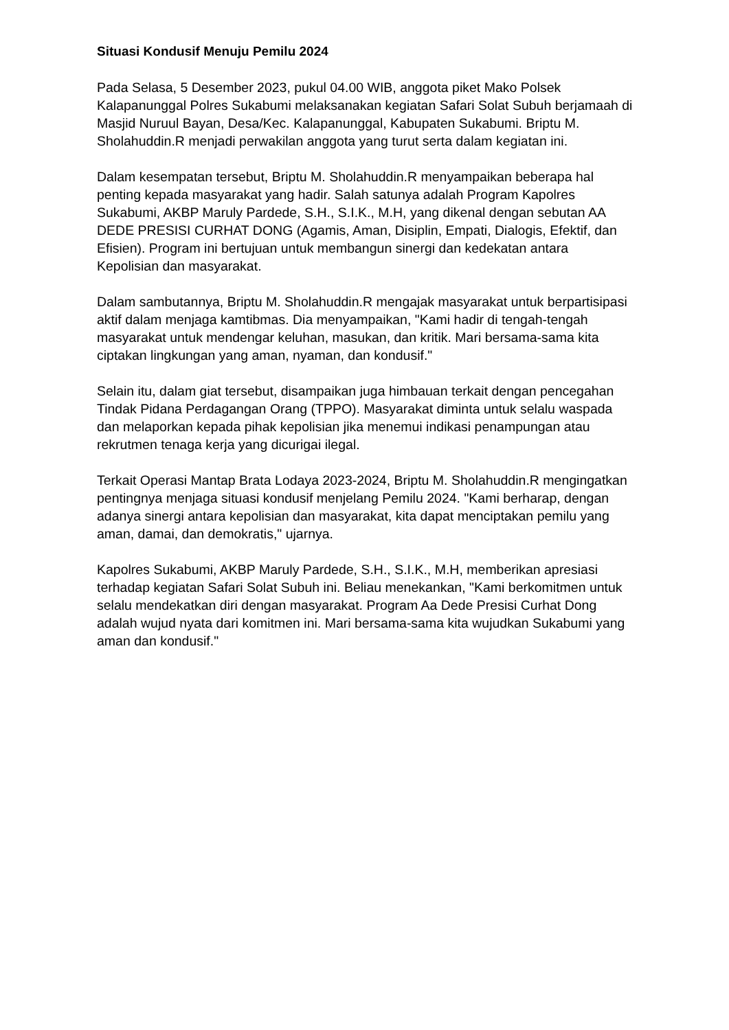Situasi Kondusif Menuju Pemilu 2024
Pada Selasa, 5 Desember 2023, pukul 04.00 WIB, anggota piket Mako Polsek Kalapanunggal Polres Sukabumi melaksanakan kegiatan Safari Solat Subuh berjamaah di Masjid Nuruul Bayan, Desa/Kec. Kalapanunggal, Kabupaten Sukabumi. Briptu M. Sholahuddin.R menjadi perwakilan anggota yang turut serta dalam kegiatan ini.
Dalam kesempatan tersebut, Briptu M. Sholahuddin.R menyampaikan beberapa hal penting kepada masyarakat yang hadir. Salah satunya adalah Program Kapolres Sukabumi, AKBP Maruly Pardede, S.H., S.I.K., M.H, yang dikenal dengan sebutan AA DEDE PRESISI CURHAT DONG (Agamis, Aman, Disiplin, Empati, Dialogis, Efektif, dan Efisien). Program ini bertujuan untuk membangun sinergi dan kedekatan antara Kepolisian dan masyarakat.
Dalam sambutannya, Briptu M. Sholahuddin.R mengajak masyarakat untuk berpartisipasi aktif dalam menjaga kamtibmas. Dia menyampaikan, "Kami hadir di tengah-tengah masyarakat untuk mendengar keluhan, masukan, dan kritik. Mari bersama-sama kita ciptakan lingkungan yang aman, nyaman, dan kondusif."
Selain itu, dalam giat tersebut, disampaikan juga himbauan terkait dengan pencegahan Tindak Pidana Perdagangan Orang (TPPO). Masyarakat diminta untuk selalu waspada dan melaporkan kepada pihak kepolisian jika menemui indikasi penampungan atau rekrutmen tenaga kerja yang dicurigai ilegal.
Terkait Operasi Mantap Brata Lodaya 2023-2024, Briptu M. Sholahuddin.R mengingatkan pentingnya menjaga situasi kondusif menjelang Pemilu 2024. "Kami berharap, dengan adanya sinergi antara kepolisian dan masyarakat, kita dapat menciptakan pemilu yang aman, damai, dan demokratis," ujarnya.
Kapolres Sukabumi, AKBP Maruly Pardede, S.H., S.I.K., M.H, memberikan apresiasi terhadap kegiatan Safari Solat Subuh ini. Beliau menekankan, "Kami berkomitmen untuk selalu mendekatkan diri dengan masyarakat. Program Aa Dede Presisi Curhat Dong adalah wujud nyata dari komitmen ini. Mari bersama-sama kita wujudkan Sukabumi yang aman dan kondusif."